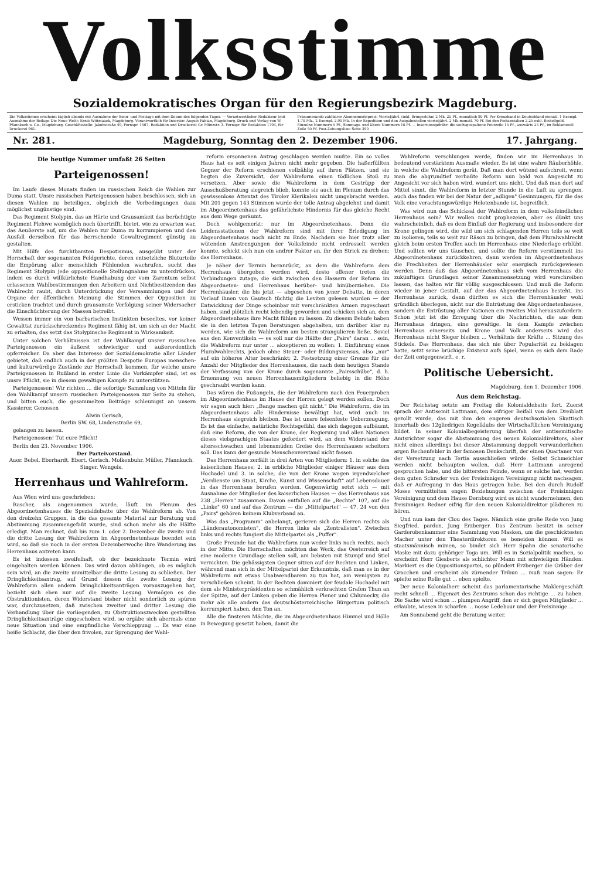Volksstimme
Sozialdemokratisches Organ für den Regierungsbezirk Magdeburg.
Die Volksstimme erscheint täglich abends mit Ausnahme der Sonn- und Festtage mit dem Datum des folgenden Tages. — Verantwortlicher Redakteur (mit Ausnahme der Beilage Die Neue Welt): Ernst Wittmaack, Magdeburg. Verantwortlich für Inserate: August Fabian, Magdeburg. Druck und Verlag von W. Pfannkuch u. Co., Magdeburg. Geschäftsstelle: Jakobstraße 49, Fernspr. 1567. Redaktion und Druckerei: Gr. Münzstr. 3. Fernspr. für Redaktion 1794, für Druckerei 961.
Pränumerando zahlbarer Abonnementspreis: Vierteljährl. (inkl. Bringerlohn) 2 Mk. 25 Pf., monatlich 80 Pf. Per Kreuzband in Deutschland monatl. 1 Exempl. 1.70 Mk., 2 Exempl. 2.90 Mk. In der Expedition und den Ausgabestellen vierteljährl. 2 Mk monatl. 70 Pf. Bei den Postanstalten 2.25 exkl. Bestellgeld. Einzelne Nummern 5 Pf., Sonntags- und ältere Nummern 10 Pf. — Insertionsgebühr: die sechsgespaltene Petitzeile 15 Pf., auswärts 25 Pf., im Reklameteil Zeile 50 Pf. Post-Zeitungsliste Seite 390
Nr. 281. Magdeburg, Sonntag den 2. Dezember 1906. 17. Jahrgang.
Die heutige Nummer umfaßt 26 Seiten
Parteigenossen!
Im Laufe dieses Monats finden im russischen Reich die Wahlen zur Duma statt. Unsre russischen Parteigenossen haben beschlossen, sich an diesen Wahlen zu beteiligen, obgleich die Vorbedingungen dazu möglichst ungünstige sind.
Das Regiment Stolypin, das an Härte und Grausamkeit das berüchtigte Regiment Plehwe womöglich noch übertrifft, bietet, wie zu erwarten war, das Aeußerste auf, um die Wahlen zur Duma zu korrumpieren und den Ausfall derselben für das herrschende Gewaltregiment günstig zu gestalten.
Mit Hilfe des furchtbarsten Despotismus, ausgeübt unter der Herrschaft der sogenannten Feldgerichte, deren entsetzliche Bluturteile die Empörung aller menschlich Fühlenden wachrufen, sucht das Regiment Stolypin jede oppositionelle Stellungnahme zu unterdrücken, indem es durch willkürlichste Handhabung der vom Zarentum selbst erlassenen Wahlbestimmungen den Arbeitern und Nichtbesitzenden das Wahlrecht raubt, durch Unterdrückung der Versammlungen und der Organe der öffentlichen Meinung die Stimmen der Opposition zu ersticken trachtet und durch grausamste Verfolgung seiner Widersacher die Einschüchterung der Massen betreibt.
Wessen immer ein von barbarischen Instinkten beseeltes, vor keiner Gewalttat zurückschreckendes Regiment fähig ist, um sich an der Macht zu erhalten, das setzt das Stolypinsche Regiment in Wirksamkeit.
Unter solchen Verhältnissen ist der Wahlkampf unsrer russischen Parteigenossen ein äußerst schwieriger und außerordentlich opferreicher. Da aber das Interesse der Sozialdemokratie aller Länder gebietet, daß endlich auch in der größten Despotie Europas menschen- und kulturwürdige Zustände zur Herrschaft kommen, für welche unsre Parteigenossen in Rußland in erster Linie die Vorkämpfer sind, ist es unsre Pflicht, sie in diesem gewaltigen Kampfe zu unterstützen.
Parteigenossen! Wir richten ... die sofortige Sammlung von Mitteln für den Wahlkampf unsern russischen Parteigenossen zur Seite zu stehen, und bitten euch, die gesammelten Beiträge schleunigst an unsern Kassierer, Genossen
Alwin Gerisch,
Berlin SW. 68, Lindenstraße 69,
gelangen zu lassen.
Parteigenossen! Tut eure Pflicht!
Berlin den 23. November 1906.
Der Parteivorstand.
Auer. Bebel. Eberhardt. Ebert. Gerisch. Molkenbuhr. Müller. Pfannkuch. Singer. Wengels.
Herrenhaus und Wahlreform.
Aus Wien wird uns geschrieben:
Rascher, als angenommen wurde, läuft im Plenum des Abgeordnetenhauses die Spezialdebatte über die Wahlreform ab. Von den dreizehn Gruppen, in die das gesamte Material zur Beratung und Abstimmung zusammengefaßt wurde, sind schon mehr als die Hälfte erledigt. Man rechnet, daß bis zum 1. oder 2. Dezember die zweite und die dritte Lesung der Wahlreform im Abgeordnetenhaus beendet sein wird, so daß sie noch in der ersten Dezemberwoche ihre Wanderung ins Herrenhaus antreten kann.
Es ist indessen zweifelhaft, ob der bezeichnete Termin wird eingehalten werden können. Das wird davon abhängen, ob es möglich sein wird, an die zweite unmittelbar die dritte Lesung zu schließen. Der Dringlichkeitsantrag, auf Grund dessen die zweite Lesung der Wahlreform allen andern Dringlichkeitsanträgen vorauszugehen hat, bezieht sich eben nur auf die zweite Lesung. Vermögen es die Obstruktionisten, deren Widerstand bisher nicht sonderlich zu spüren war, durchzusetzen, daß zwischen zweiter und dritter Lesung die Verhandlung über die vorliegenden, zu Obstruktionszwecken gestellten Dringlichkeitsanträge eingeschoben wird, so ergäbe sich abermals eine neue Situation und eine empfindliche Verschleppung ... Es war eine heiße Schlacht, die über den frivolen, zur Sprengung der Wahl-
reform ersonnenen Antrag geschlagen werden mußte. Ein so volles Haus hat es seit einigen Jahren nicht mehr gegeben. Die haßerfüllten Gegner der Reform erschienen vollzählig auf ihren Plätzen, und sie hegten die Zuversicht, der Wahlreform einen tödlichen Stoß zu versetzen. Aber sowie die Wahlreform in dem Gestrüpp der Ausschußberatung siegreich blieb, konnte sie auch im Plenum durch das gewissenlose Attentat des Tiroler Klerikalen nicht umgebracht werden. Mit 201 gegen 143 Stimmen wurde der tolle Antrag abgelehnt und damit im Abgeordnetenhaus das gefährlichste Hindernis für das gleiche Recht aus dem Wege geräumt.
Doch wohlgemerkt: nur im Abgeordnetenhaus. Denn die Leidensstationen der Wahlreform sind mit ihrer Erledigung im Abgeordnetenhaus noch nicht zu Ende. Nachdem sie hier trotz aller wütenden Anstrengungen der Volksfeinde nicht erdrosselt werden konnte, schickt sich nun ein andrer Faktor an, ihr den Strick zu drehen: das Herrenhaus.
Je näher der Termin heranrückt, an dem die Wahlreform dem Herrenhaus übergeben werden wird, desto offener treten die Verbindungen zutage, die sich zwischen den Hassern der Reform im Abgeordneten- und Herrenhaus herüber- und hinüberziehen. Die Herrenhäusler, die bis jetzt — abgesehen von jener Debatte, in deren Verlauf ihnen von Gautsch tüchtig die Leviten gelesen wurden — der Entwicklung der Dinge scheinbar mit verschränkten Armen zugeschaut haben, sind plötzlich recht lebendig geworden und schicken sich an, dem Abgeordnetenhaus ihre Macht fühlen zu lassen. Zu diesem Behufe haben sie in den letzten Tagen Beratungen abgehalten, um darüber klar zu werden, wie sich die Wahlreform am besten strangulieren ließe. Soviel aus den Konventikeln — es soll nur die Hälfte der „Pairs" daran ... sein, die Wahlreform nur unter ... akzeptieren zu wollen: 1. Einführung eines Pluralwahlrechts, jedoch ohne Steuer- oder Bildungszensus, also „nur" auf ein höheres Alter beschränkt; 2. Festsetzung einer Grenze für die Anzahl der Mitglieder des Herrenhauses, die nach dem heutigen Stande der Verfassung von der Krone durch sogenannte „Pairsschübe", d. h. Ernennung von neuen Herrenhausmitgliedern beliebig in die Höhe geschraubt werden kann.
Das wären die Fußangeln, die der Wahlreform nach den Feuerproben im Abgeordnetenhaus im Hause der Herren gelegt werden sollen. Doch wir sagen auch hier: „Bange machen gilt nicht." Die Wahlreform, die im Abgeordnetenhaus alle Hindernisse bewältigt hat, wird auch im Herrenhaus siegreich bleiben. Das ist unsre felsenfeste Ueberzeugung. Es ist das einfache, natürliche Rechtsgefühl, das sich dagegen aufbäumt, daß eine Reform, die von der Krone, der Regierung und allen Nationen dieses vielsprachigen Staates gefordert wird, an dem Widerstand der altersschwachen und lebensmüden Greise des Herrenhauses scheitern soll. Das kann der gesunde Menschenverstand nicht fassen.
Das Herrenhaus zerfällt in drei Arten von Mitgliedern: 1. in solche des kaiserlichen Hauses; 2. in erbliche Mitglieder einiger Häuser aus dem Hochadel und 3. in solche, die von der Krone wegen irgendwelcher „Verdienste um Staat, Kirche, Kunst und Wissenschaft" auf Lebensdauer in das Herrenhaus berufen werden. Gegenwärtig setzt sich — mit Ausnahme der Mitglieder des kaiserlichen Hauses — das Herrenhaus aus 238 „Herren" zusammen. Davon entfallen auf die „Rechte" 107, auf die „Linke" 60 und auf das Zentrum — die „Mittelpartei" — 47. 24 von den „Pairs" gehören keinem Klubverband an.
Was das „Programm" anbelangt, gerieren sich die Herren rechts als „Länderautonomisten", die Herren links als „Zentralisten". Zwischen links und rechts fungiert die Mittelpartei als „Puffer".
Große Freunde hat die Wahlreform nun weder links noch rechts, noch in der Mitte. Die Herrschaften möchten das Werk, das Oesterreich auf eine moderne Grundlage stellen soll, am liebsten mit Stumpf und Stiel vernichten. Die gehässigsten Gegner sitzen auf der Rechten und Linken, während man sich in der Mittelpartei der Erkenntnis, daß man es in der Wahlreform mit etwas Unabwendbarem zu tun hat, am wenigsten zu verschließen scheint. In der Rechten dominiert der feudale Hochadel mit dem als Ministerpräsidenten so schmählich verkrachten Grafen Thun an der Spitze, auf der Linken geben die Herren Plener und Chlumecky, die mehr als alle andern das deutschösterreichische Bürgertum politisch korrumpiert haben, den Ton an.
Alle die finsteren Mächte, die im Abgeordnetenhaus Himmel und Hölle in Bewegung gesetzt haben, damit die
Wahlreform verschlungen werde, finden wir im Herrenhaus in bedeutend verstärktem Ausmaße wieder. Es ist eine wahre Räuberhöhle, in welche die Wahlreform gerät. Daß man dort wütend aufschreit, wenn man die abgrundtief verhaßte Reform nun bald von Angesicht zu Angesicht vor sich haben wird, wundert uns nicht. Und daß man dort auf Mittel sinnt, die Wahlreform in letzter Stunde in die Luft zu sprengen, auch das finden wir bei der Natur der „adligen" Gesinnungen, für die das Volk eine verachtungswürdige Helotenbande ist, begreiflich.
Was wird nun das Schicksal der Wahlreform in dem volksfeindlichen Herrenhaus sein? Wir wollen nicht prophezeien, aber es dünkt uns wahrscheinlich, daß es dem Einfluß der Regierung und insbesondere der Krone gelingen wird, die wild um sich schlagenden Herren teils so weit zu isolieren, teils so weit zur Räson zu bringen, daß dem Pluralwahlrecht gleich beim ersten Treffen auch im Herrenhaus eine Niederlage erblüht. Und sollten wir uns täuschen, und sollte die Reform verstümmelt ins Abgeordnetenhaus zurückkehren, dann werden im Abgeordnetenhaus die Frechheiten der Herrenhäusler sehr energisch zurückgewiesen werden. Denn daß das Abgeordnetenhaus sich vom Herrenhaus die zukünftigen Grundlagen seiner Zusammensetzung wird vorschreiben lassen, das halten wir für völlig ausgeschlossen. Und muß die Reform wieder in jener Gestalt, auf der das Abgeordnetenhaus besteht, ins Herrenhaus zurück, dann dürften es sich die Herrenhäusler wohl gründlich überlegen, nicht nur die Entrüstung des Abgeordnetenhauses, sondern die Entrüstung aller Nationen ein zweites Mal herauszufordern. Schon jetzt ist die Erregung über die Nachrichten, die aus dem Herrenhaus dringen, eine gewaltige. In dem Kampfe zwischen Herrenhaus einerseits und Krone und Volk anderseits wird das Herrenhaus nicht Sieger bleiben ... Verhältnis der Kräfte ... Sitzung des Stickels. Das Herrenhaus, das sich nie über Popularität zu beklagen hatte, setzt seine brüchige Existenz aufs Spiel, wenn es sich dem Rade der Zeit entgegenwirft. e. r.
Politische Uebersicht.
Magdeburg, den 1. Dezember 1906.
Aus dem Reichstag.
Der Reichstag setzte am Freitag die Kolonialdebatte fort. Zuerst sprach der Antisemit Lattmann, dem eifriger Beifall von dem Dreiblatt gezollt wurde, das mit ihm den engeren deutschsozialen Skattisch innerhalb des 12gliedrigen Kegelklubs der Wirtschaftlichen Vereinigung bildet. In seiner Kolonialbegeisterung überfah der antisemitische Amtsrichter sogar die Abstammung des neuen Kolonialdirektors, aber nicht einen allerdings bei dieser Abstammung doppelt verwunderlichen argen Rechenfehler in der famosen Denkschrift, der einen Quartaner von der Versetzung nach Tertia ausschließen würde. Selbst Schmeichler werden nicht behaupten wollen, daß Herr Lattmann anregend gesprochen habe, und die bittersten Feinde, wenn er solche hat, werden dem guten Schrader von der Freisinnigen Vereinigung nicht nachsagen, daß er Aufregung in das Haus getragen habe. Bei den durch Rudolf Mosse vermittelten engen Beziehungen zwischen der Freisinnigen Vereinigung und dem Hause Dernburg wird es nicht wundernehmen, den freisinnigen Redner eifrig für den neuen Kolonialdirektor plädieren zu hören.
Und nun kam der Clou des Tages. Nämlich eine große Rede von Jung Siegfried, pardon, Jung Erzberger. Das Zentrum besitzt in seiner Garderobenkammer eine Sammlung von Masken, um die geschicktesten Macher unter den Theaterdirektoren es beneiden können. Will es staatsmännisch mimen, so bindet sich Herr Spahn die senatorische Maske mit dazu gehöriger Toga um. Will es in Sozialpolitik machen, so erscheint Herr Giesberts als schlichter Mann mit schwieligen Händen. Markiert es die Oppositionspartei, so plündert Erzberger die Gräber der Gracchen und erscheint als zürnender Tribun ... muß man sagen: Er spielte seine Rolle gut ... eben spielte.
Der neue Kolonialherr scheint das parlamentarische Maklergeschäft recht schnell ... Eigenart des Zentrums schon das richtige ... zu haben. Die Sache wird schon ... plumpen Angriff, den er sich gegen Mitglieder ... erlaubte, wiesen in scharfen ... nosse Ledebour und der Freisinnige ...
Am Sonnabend geht die Beratung weiter.